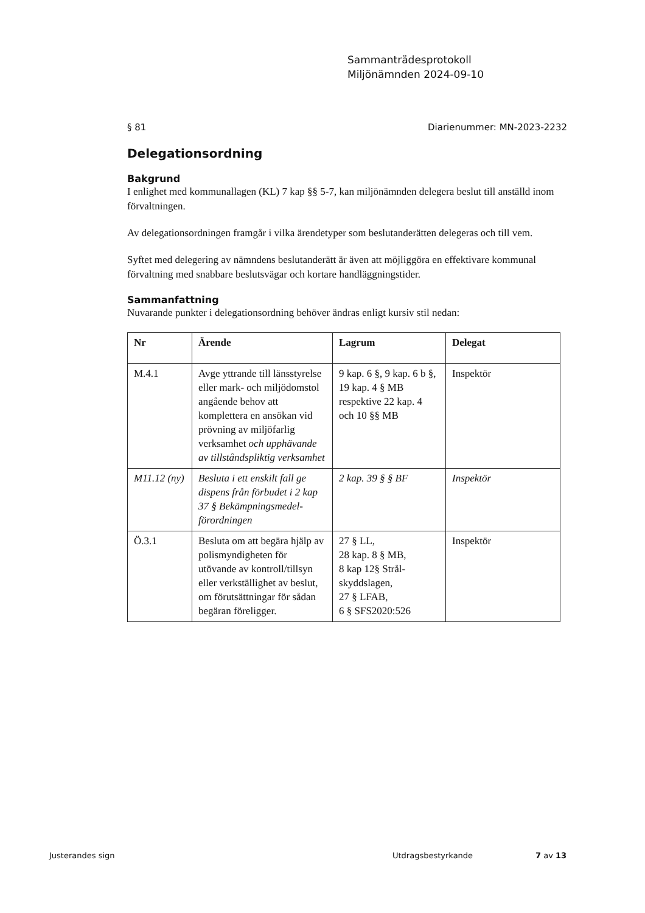Sammanträdesprotokoll
Miljönämnden 2024-09-10
§ 81 Diarienummer: MN-2023-2232
Delegationsordning
Bakgrund
I enlighet med kommunallagen (KL) 7 kap §§ 5-7, kan miljönämnden delegera beslut till anställd inom förvaltningen.
Av delegationsordningen framgår i vilka ärendetyper som beslutanderätten delegeras och till vem.
Syftet med delegering av nämndens beslutanderätt är även att möjliggöra en effektivare kommunal förvaltning med snabbare beslutsvägar och kortare handläggningstider.
Sammanfattning
Nuvarande punkter i delegationsordning behöver ändras enligt kursiv stil nedan:
| Nr | Ärende | Lagrum | Delegat |
| --- | --- | --- | --- |
| M.4.1 | Avge yttrande till länsstyrelse eller mark- och miljödomstol angående behov att komplettera en ansökan vid prövning av miljöfarlig verksamhet och upphävande av tillståndspliktig verksamhet | 9 kap. 6 §, 9 kap. 6 b §, 19 kap. 4 § MB respektive 22 kap. 4 och 10 §§ MB | Inspektör |
| M11.12 (ny) | Besluta i ett enskilt fall ge dispens från förbudet i 2 kap 37 § Bekämpningsmedel-förordningen | 2 kap. 39 § § BF | Inspektör |
| Ö.3.1 | Besluta om att begära hjälp av polismyndigheten för utövande av kontroll/tillsyn eller verkställighet av beslut, om förutsättningar för sådan begäran föreligger. | 27 § LL, 28 kap. 8 § MB, 8 kap 12§ Strål-skyddslagen, 27 § LFAB, 6 § SFS2020:526 | Inspektör |
Justerandes sign Utdragsbestyrkande 7 av 13